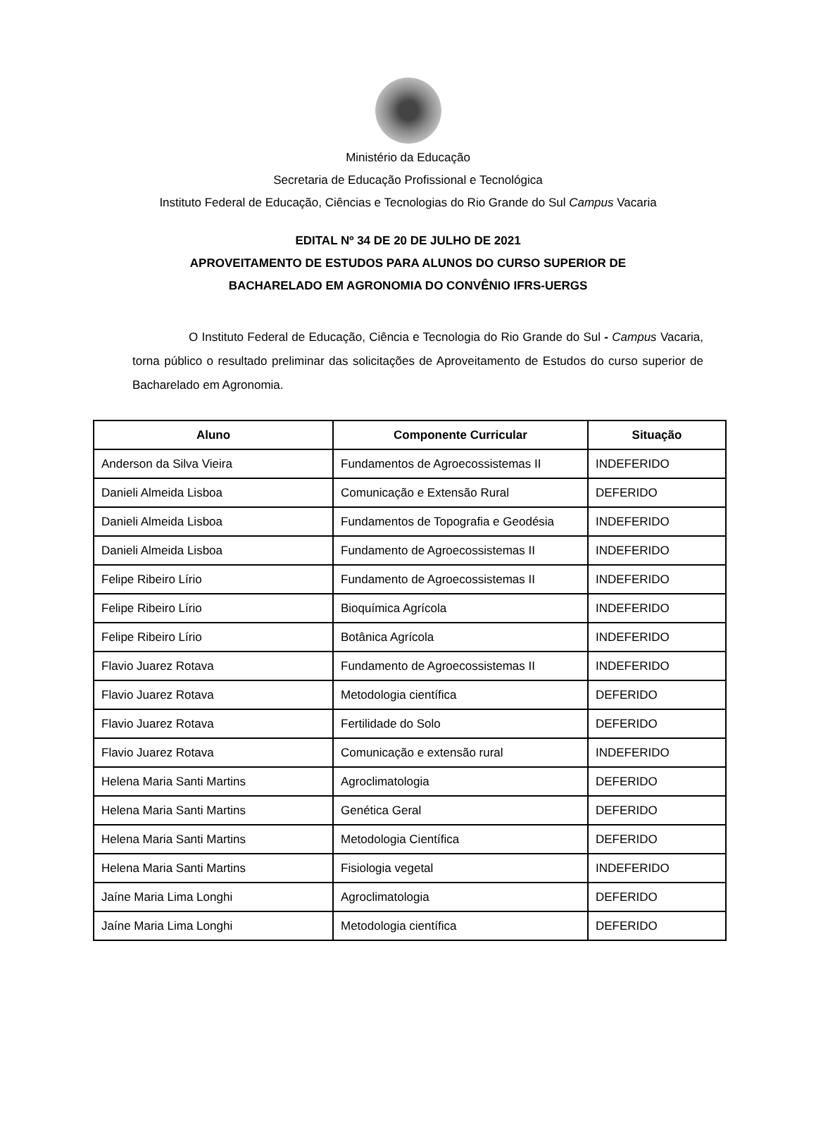Ministério da Educação
Secretaria de Educação Profissional e Tecnológica
Instituto Federal de Educação, Ciências e Tecnologias do Rio Grande do Sul Campus Vacaria
EDITAL Nº 34 DE 20 DE JULHO DE 2021
APROVEITAMENTO DE ESTUDOS PARA ALUNOS DO CURSO SUPERIOR DE
BACHARELADO EM AGRONOMIA DO CONVÊNIO IFRS-UERGS
O Instituto Federal de Educação, Ciência e Tecnologia do Rio Grande do Sul - Campus Vacaria, torna público o resultado preliminar das solicitações de Aproveitamento de Estudos do curso superior de Bacharelado em Agronomia.
| Aluno | Componente Curricular | Situação |
| --- | --- | --- |
| Anderson da Silva Vieira | Fundamentos de Agroecossistemas II | INDEFERIDO |
| Danieli Almeida Lisboa | Comunicação e Extensão Rural | DEFERIDO |
| Danieli Almeida Lisboa | Fundamentos de Topografia e Geodésia | INDEFERIDO |
| Danieli Almeida Lisboa | Fundamento de Agroecossistemas II | INDEFERIDO |
| Felipe Ribeiro Lírio | Fundamento de Agroecossistemas II | INDEFERIDO |
| Felipe Ribeiro Lírio | Bioquímica Agrícola | INDEFERIDO |
| Felipe Ribeiro Lírio | Botânica Agrícola | INDEFERIDO |
| Flavio Juarez Rotava | Fundamento de Agroecossistemas II | INDEFERIDO |
| Flavio Juarez Rotava | Metodologia científica | DEFERIDO |
| Flavio Juarez Rotava | Fertilidade do Solo | DEFERIDO |
| Flavio Juarez Rotava | Comunicação e extensão rural | INDEFERIDO |
| Helena Maria Santi Martins | Agroclimatologia | DEFERIDO |
| Helena Maria Santi Martins | Genética Geral | DEFERIDO |
| Helena Maria Santi Martins | Metodologia Científica | DEFERIDO |
| Helena Maria Santi Martins | Fisiologia vegetal | INDEFERIDO |
| Jaíne Maria Lima Longhi | Agroclimatologia | DEFERIDO |
| Jaíne Maria Lima Longhi | Metodologia científica | DEFERIDO |